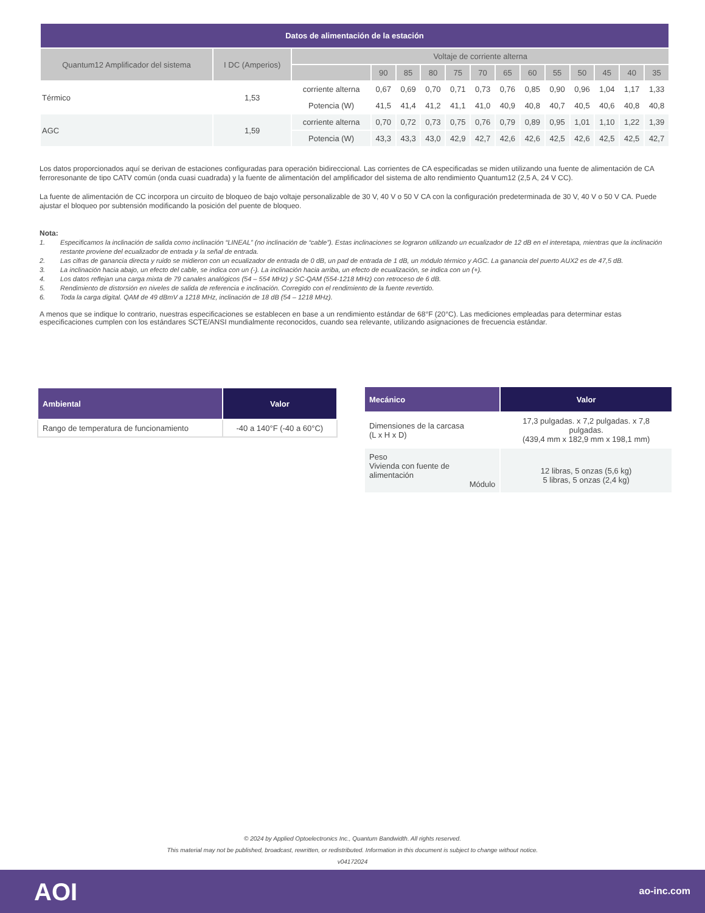| Datos de alimentación de la estación | | | | | | | | | | | | | | |
| --- | --- | --- | --- | --- | --- | --- | --- | --- | --- | --- | --- | --- | --- | --- |
| Quantum12 Amplificador del sistema | I DC (Amperios) | Voltaje de corriente alterna | | | | | | | | | | | | |
| | | | 90 | 85 | 80 | 75 | 70 | 65 | 60 | 55 | 50 | 45 | 40 | 35 |
| Térmico | 1,53 | corriente alterna | 0,67 | 0,69 | 0,70 | 0,71 | 0,73 | 0,76 | 0,85 | 0,90 | 0,96 | 1,04 | 1,17 | 1,33 |
| | | Potencia (W) | 41,5 | 41,4 | 41,2 | 41,1 | 41,0 | 40,9 | 40,8 | 40,7 | 40,5 | 40,6 | 40,8 | 40,8 |
| AGC | 1,59 | corriente alterna | 0,70 | 0,72 | 0,73 | 0,75 | 0,76 | 0,79 | 0,89 | 0,95 | 1,01 | 1,10 | 1,22 | 1,39 |
| | | Potencia (W) | 43,3 | 43,3 | 43,0 | 42,9 | 42,7 | 42,6 | 42,6 | 42,5 | 42,6 | 42,5 | 42,5 | 42,7 |
Los datos proporcionados aquí se derivan de estaciones configuradas para operación bidireccional. Las corrientes de CA especificadas se miden utilizando una fuente de alimentación de CA ferroresonante de tipo CATV común (onda cuasi cuadrada) y la fuente de alimentación del amplificador del sistema de alto rendimiento Quantum12 (2,5 A, 24 V CC).
La fuente de alimentación de CC incorpora un circuito de bloqueo de bajo voltaje personalizable de 30 V, 40 V o 50 V CA con la configuración predeterminada de 30 V, 40 V o 50 V CA. Puede ajustar el bloqueo por subtensión modificando la posición del puente de bloqueo.
Nota:
1. Especificamos la inclinación de salida como inclinación “LINEAL” (no inclinación de “cable”). Estas inclinaciones se lograron utilizando un ecualizador de 12 dB en el interetapa, mientras que la inclinación restante proviene del ecualizador de entrada y la señal de entrada.
2. Las cifras de ganancia directa y ruido se midieron con un ecualizador de entrada de 0 dB, un pad de entrada de 1 dB, un módulo térmico y AGC. La ganancia del puerto AUX2 es de 47,5 dB.
3. La inclinación hacia abajo, un efecto del cable, se indica con un (-). La inclinación hacia arriba, un efecto de ecualización, se indica con un (+).
4. Los datos reflejan una carga mixta de 79 canales analógicos (54 – 554 MHz) y SC-QAM (554-1218 MHz) con retroceso de 6 dB.
5. Rendimiento de distorsión en niveles de salida de referencia e inclinación. Corregido con el rendimiento de la fuente revertido.
6. Toda la carga digital. QAM de 49 dBmV a 1218 MHz, inclinación de 18 dB (54 – 1218 MHz).
A menos que se indique lo contrario, nuestras especificaciones se establecen en base a un rendimiento estándar de 68°F (20°C). Las mediciones empleadas para determinar estas especificaciones cumplen con los estándares SCTE/ANSI mundialmente reconocidos, cuando sea relevante, utilizando asignaciones de frecuencia estándar.
| Ambiental | Valor |
| --- | --- |
| Rango de temperatura de funcionamiento | -40 a 140°F (-40 a 60°C) |
| Mecánico | Valor |
| --- | --- |
| Dimensiones de la carcasa (L x H x D) | 17,3 pulgadas. x 7,2 pulgadas. x 7,8 pulgadas. (439,4 mm x 182,9 mm x 198,1 mm) |
| Peso Vivienda con fuente de alimentación Módulo | 12 libras, 5 onzas (5,6 kg) 5 libras, 5 onzas (2,4 kg) |
© 2024 by Applied Optoelectronics Inc., Quantum Bandwidth. All rights reserved.
This material may not be published, broadcast, rewritten, or redistributed. Information in this document is subject to change without notice.
v04172024
AOI ao-inc.com